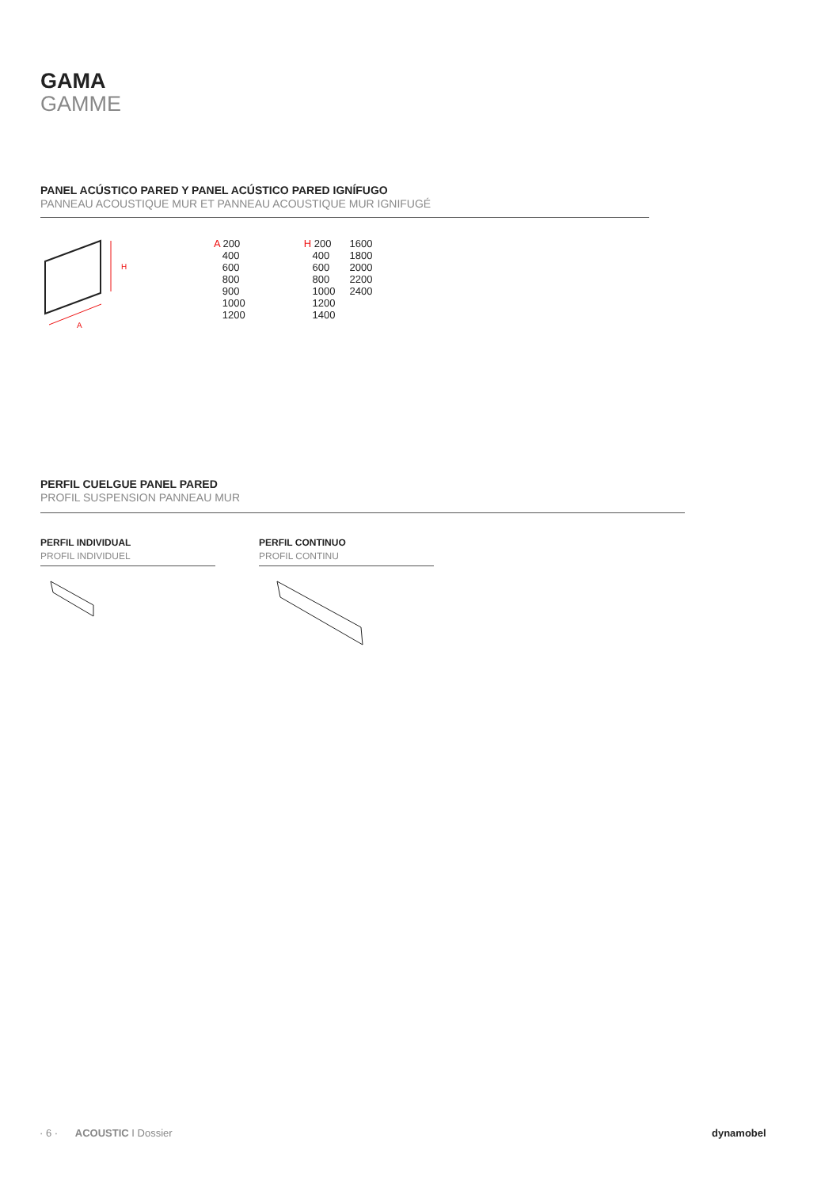GAMA
GAMME
PANEL ACÚSTICO PARED Y PANEL ACÚSTICO PARED IGNÍFUGO
PANNEAU ACOUSTIQUE MUR ET PANNEAU ACOUSTIQUE MUR IGNIFUGÉ
H
A
| A 200 400 600 800 900 1000 1200 | H 200 400 600 800 1000 1200 1400 | 1600 1800 2000 2200 2400 |
PERFIL CUELGUE PANEL PARED
PROFIL SUSPENSION PANNEAU MUR
PERFIL INDIVIDUAL
PROFIL INDIVIDUEL
PERFIL CONTINUO
PROFIL CONTINU
· 6 · ACOUSTIC I Dossier dynamobel